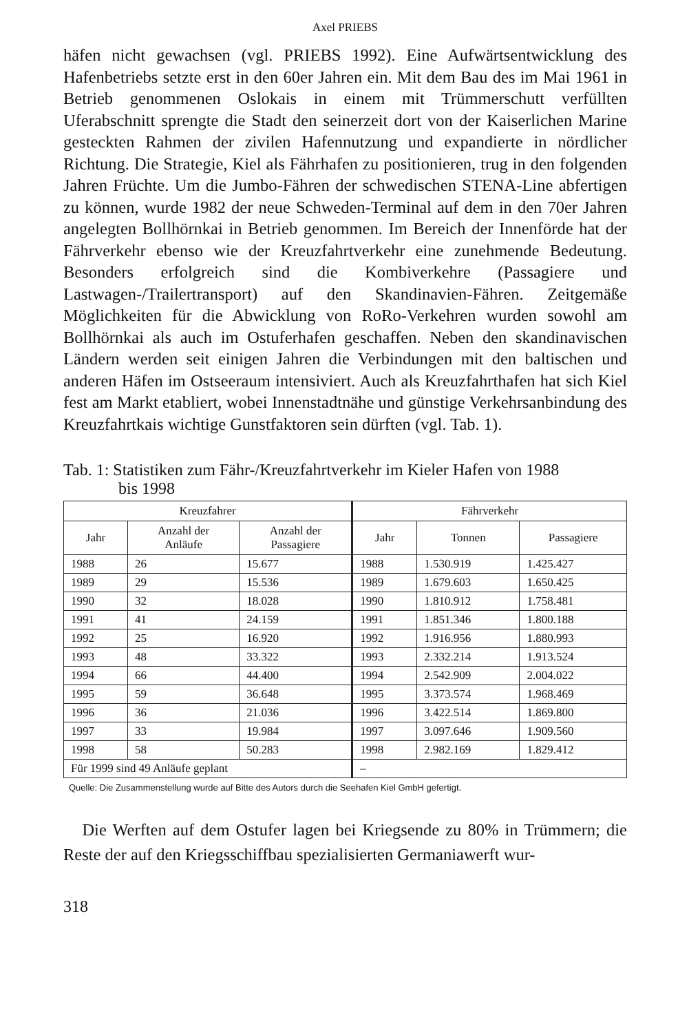Axel PRIEBS
häfen nicht gewachsen (vgl. PRIEBS 1992). Eine Aufwärtsentwicklung des Hafenbetriebs setzte erst in den 60er Jahren ein. Mit dem Bau des im Mai 1961 in Betrieb genommenen Oslokais in einem mit Trümmerschutt verfüllten Uferabschnitt sprengte die Stadt den seinerzeit dort von der Kaiserlichen Marine gesteckten Rahmen der zivilen Hafennutzung und expandierte in nördlicher Richtung. Die Strategie, Kiel als Fährhafen zu positionieren, trug in den folgenden Jahren Früchte. Um die Jumbo-Fähren der schwedischen STENA-Line abfertigen zu können, wurde 1982 der neue Schweden-Terminal auf dem in den 70er Jahren angelegten Bollhörnkai in Betrieb genommen. Im Bereich der Innenförde hat der Fährverkehr ebenso wie der Kreuzfahrtverkehr eine zunehmende Bedeutung. Besonders erfolgreich sind die Kombiverkehre (Passagiere und Lastwagen-/Trailertransport) auf den Skandinavien-Fähren. Zeitgemäße Möglichkeiten für die Abwicklung von RoRo-Verkehren wurden sowohl am Bollhörnkai als auch im Ostuferhafen geschaffen. Neben den skandinavischen Ländern werden seit einigen Jahren die Verbindungen mit den baltischen und anderen Häfen im Ostseeraum intensiviert. Auch als Kreuzfahrthafen hat sich Kiel fest am Markt etabliert, wobei Innenstadtnähe und günstige Verkehrsanbindung des Kreuzfahrtkais wichtige Gunstfaktoren sein dürften (vgl. Tab. 1).
Tab. 1: Statistiken zum Fähr-/Kreuzfahrtverkehr im Kieler Hafen von 1988
bis 1998
| Kreuzfahrer | | | Fährverkehr | | |
| --- | --- | --- | --- | --- | --- |
| Jahr | Anzahl der Anläufe | Anzahl der Passagiere | Jahr | Tonnen | Passagiere |
| 1988 | 26 | 15.677 | 1988 | 1.530.919 | 1.425.427 |
| 1989 | 29 | 15.536 | 1989 | 1.679.603 | 1.650.425 |
| 1990 | 32 | 18.028 | 1990 | 1.810.912 | 1.758.481 |
| 1991 | 41 | 24.159 | 1991 | 1.851.346 | 1.800.188 |
| 1992 | 25 | 16.920 | 1992 | 1.916.956 | 1.880.993 |
| 1993 | 48 | 33.322 | 1993 | 2.332.214 | 1.913.524 |
| 1994 | 66 | 44.400 | 1994 | 2.542.909 | 2.004.022 |
| 1995 | 59 | 36.648 | 1995 | 3.373.574 | 1.968.469 |
| 1996 | 36 | 21.036 | 1996 | 3.422.514 | 1.869.800 |
| 1997 | 33 | 19.984 | 1997 | 3.097.646 | 1.909.560 |
| 1998 | 58 | 50.283 | 1998 | 2.982.169 | 1.829.412 |
| Für 1999 sind 49 Anläufe geplant | | | – | | |
Quelle: Die Zusammenstellung wurde auf Bitte des Autors durch die Seehafen Kiel GmbH gefertigt.
Die Werften auf dem Ostufer lagen bei Kriegsende zu 80% in Trümmern; die Reste der auf den Kriegsschiffbau spezialisierten Germaniawerft wur-
318